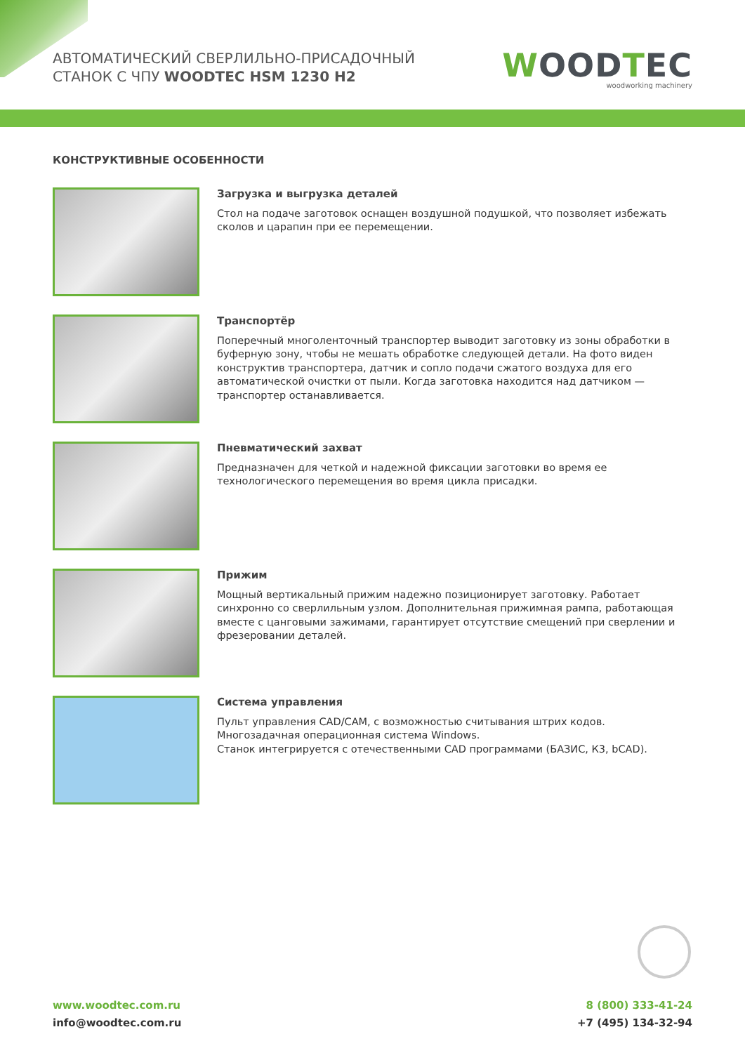АВТОМАТИЧЕСКИЙ СВЕРЛИЛЬНО-ПРИСАДОЧНЫЙ
СТАНОК С ЧПУ WOODTEC HSM 1230 H2
WOODTEC
woodworking machinery
КОНСТРУКТИВНЫЕ ОСОБЕННОСТИ
Загрузка и выгрузка деталей
Стол на подаче заготовок оснащен воздушной подушкой, что позволяет избежать сколов и царапин при ее перемещении.
Транспортёр
Поперечный многоленточный транспортер выводит заготовку из зоны обработки в буферную зону, чтобы не мешать обработке следующей детали. На фото виден конструктив транспортера, датчик и сопло подачи сжатого воздуха для его автоматической очистки от пыли. Когда заготовка находится над датчиком — транспортер останавливается.
Пневматический захват
Предназначен для четкой и надежной фиксации заготовки во время ее технологического перемещения во время цикла присадки.
Прижим
Мощный вертикальный прижим надежно позиционирует заготовку. Работает синхронно со сверлильным узлом. Дополнительная прижимная рампа, работающая вместе с цанговыми зажимами, гарантирует отсутствие смещений при сверлении и фрезеровании деталей.
Система управления
Пульт управления CAD/CAM, с возможностью считывания штрих кодов.
Многозадачная операционная система Windows.
Станок интегрируется с отечественными CAD программами (БАЗИС, К3, bCAD).
www.woodtec.com.ru
info@woodtec.com.ru
8 (800) 333-41-24
+7 (495) 134-32-94